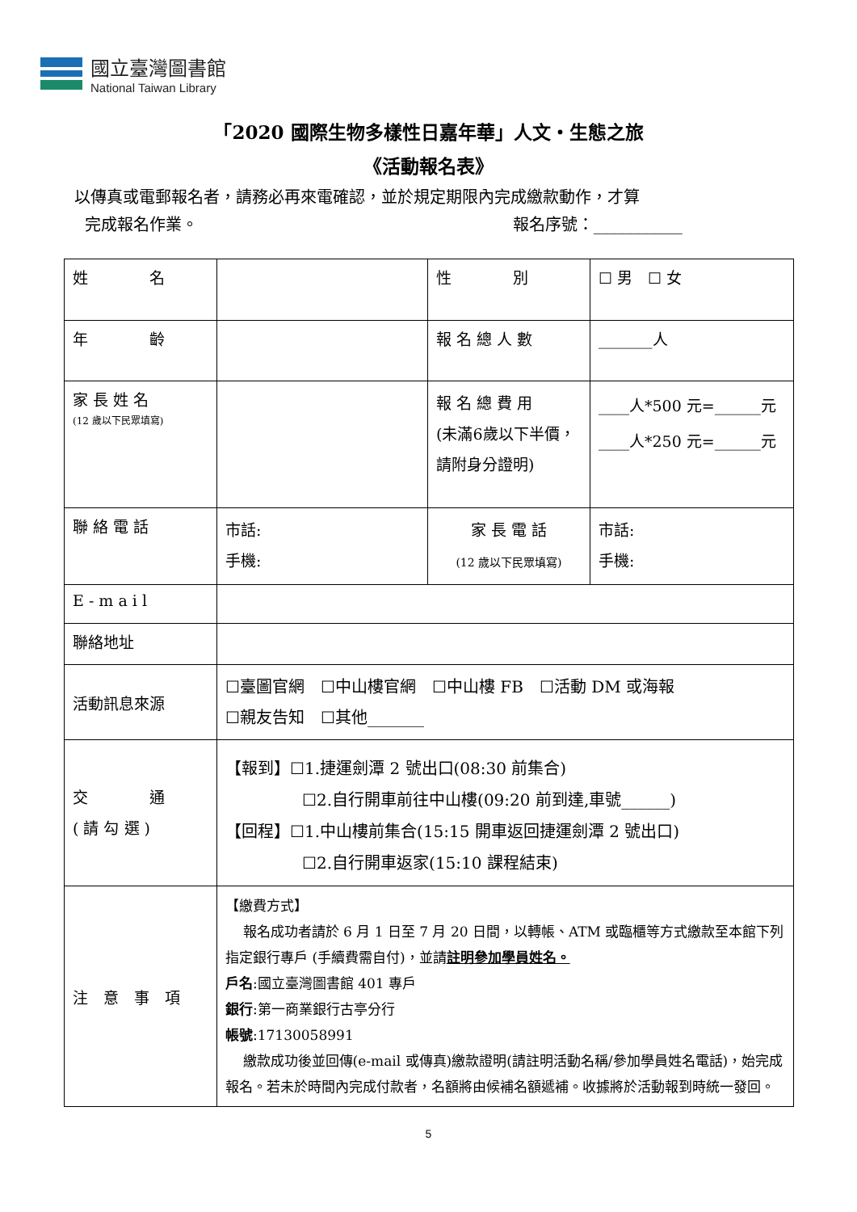國立臺灣圖書館
National Taiwan Library
「2020 國際生物多樣性日嘉年華」人文‧生態之旅
《活動報名表》
以傳真或電郵報名者，請務必再來電確認，並於規定期限內完成繳款動作，才算
完成報名作業。 報名序號：___________
| 姓 名 | | 性 別 | ☐ 男 ☐ 女 |
| 年 齡 | | 報 名 總 人 數 | _______人 |
| 家 長 姓 名 (12 歲以下民眾填寫) | | 報 名 總 費 用 (未滿6歲以下半價，請附身分證明) | ____人*500 元=______元 ____人*250 元=______元 |
| 聯 絡 電 話 | 市話: 手機: | 家 長 電 話 (12 歲以下民眾填寫) | 市話: 手機: |
| E - m a i l | | | |
| 聯絡地址 | | | |
| 活動訊息來源 | ☐臺圖官網 ☐中山樓官網 ☐中山樓 FB ☐活動 DM 或海報 ☐親友告知 ☐其他_______ | | |
| 交 通 ( 請 勾 選 ) | 【報到】☐1.捷運劍潭 2 號出口(08:30 前集合) ☐2.自行開車前往中山樓(09:20 前到達,車號______) 【回程】☐1.中山樓前集合(15:15 開車返回捷運劍潭 2 號出口) ☐2.自行開車返家(15:10 課程結束) | | |
| 注 意 事 項 | 【繳費方式】 報名成功者請於 6 月 1 日至 7 月 20 日間，以轉帳、ATM 或臨櫃等方式繳款至本館下列指定銀行專戶 (手續費需自付)，並請 註明參加學員姓名。 戶名 :國立臺灣圖書館 401 專戶 銀行 :第一商業銀行古亭分行 帳號 :17130058991 繳款成功後並回傳(e-mail 或傳真)繳款證明(請註明活動名稱/參加學員姓名電話)，始完成報名。若未於時間內完成付款者，名額將由候補名額遞補。收據將於活動報到時統一發回。 | | |
5